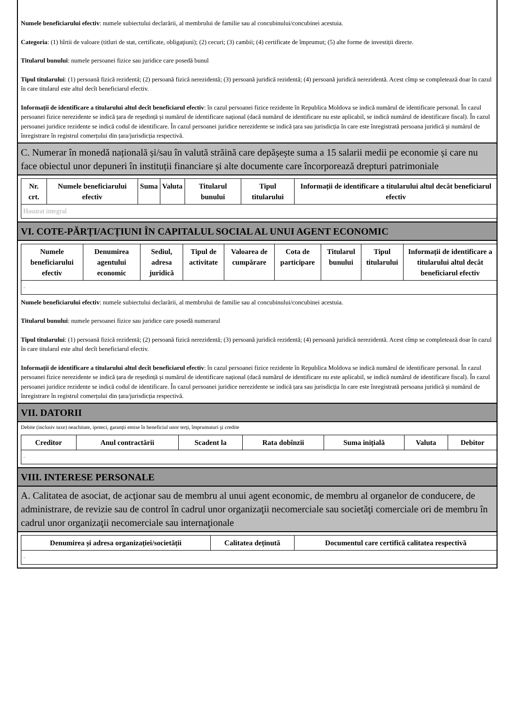Numele beneficiarului efectiv: numele subiectului declarării, al membrului de familie sau al concubinului/concubinei acestuia.
Categoria: (1) hîrtii de valoare (titluri de stat, certificate, obligaţiuni); (2) cecuri; (3) cambii; (4) certificate de împrumut; (5) alte forme de investiții directe.
Titularul bunului: numele persoanei fizice sau juridice care posedă bunul
Tipul titularului: (1) persoană fizică rezidentă; (2) persoană fizică nerezidentă; (3) persoană juridică rezidentă; (4) persoană juridică nerezidentă. Acest cîmp se completează doar în cazul în care titularul este altul decît beneficiarul efectiv.
Informații de identificare a titularului altul decît beneficiarul efectiv: în cazul persoanei fizice rezidente în Republica Moldova se indică numărul de identificare personal. În cazul persoanei fizice nerezidente se indică țara de reședință și numărul de identificare național (dacă numărul de identificare nu este aplicabil, se indică numărul de identificare fiscal). În cazul persoanei juridice rezidente se indică codul de identificare. În cazul persoanei juridice nerezidente se indică țara sau jurisdicția în care este înregistrată persoana juridică și numărul de înregistrare în registrul comerțului din țara/jurisdicția respectivă.
C. Numerar în monedă națională și/sau în valută străină care depășește suma a 15 salarii medii pe economie și care nu face obiectul unor depuneri în instituții financiare și alte documente care încorporează drepturi patrimoniale
| Nr. crt. | Numele beneficiarului efectiv | Suma | Valuta | Titularul bunului | Tipul titularului | Informații de identificare a titularului altul decât beneficiarul efectiv |
| --- | --- | --- | --- | --- | --- | --- |
| Hasurat integral | | | | | | |
VI. COTE-PĂRȚI/ACȚIUNI ÎN CAPITALUL SOCIAL AL UNUI AGENT ECONOMIC
| Numele beneficiarului efectiv | Denumirea agentului economic | Sediul, adresa juridică | Tipul de activitate | Valoarea de cumpărare | Cota de participare | Titularul bunului | Tipul titularului | Informații de identificare a titularului altul decât beneficiarul efectiv |
| --- | --- | --- | --- | --- | --- | --- | --- | --- |
| - | | | | | | | | |
Numele beneficiarului efectiv: numele subiectului declarării, al membrului de familie sau al concubinului/concubinei acestuia.
Titularul bunului: numele persoanei fizice sau juridice care posedă numerarul
Tipul titularului: (1) persoană fizică rezidentă; (2) persoană fizică nerezidentă; (3) persoană juridică rezidentă; (4) persoană juridică nerezidentă. Acest cîmp se completează doar în cazul în care titularul este altul decît beneficiarul efectiv.
Informații de identificare a titularului altul decît beneficiarul efectiv: în cazul persoanei fizice rezidente în Republica Moldova se indică numărul de identificare personal. În cazul persoanei fizice nerezidente se indică țara de reședință și numărul de identificare național (dacă numărul de identificare nu este aplicabil, se indică numărul de identificare fiscal). În cazul persoanei juridice rezidente se indică codul de identificare. În cazul persoanei juridice nerezidente se indică țara sau jurisdicția în care este înregistrată persoana juridică și numărul de înregistrare în registrul comerțului din țara/jurisdicția respectivă.
VII. DATORII
Debite (inclusiv taxe) neachitate, ipoteci, garanţii emise în beneficiul unor terţi, împrumuturi şi credite
| Creditor | Anul contractării | Scadent la | Rata dobînzii | Suma inițială | Valuta | Debitor |
| --- | --- | --- | --- | --- | --- | --- |
| - | | | | | | |
VIII. INTERESE PERSONALE
A. Calitatea de asociat, de acţionar sau de membru al unui agent economic, de membru al organelor de conducere, de administrare, de revizie sau de control în cadrul unor organizaţii necomerciale sau societăţi comerciale ori de membru în cadrul unor organizaţii necomerciale sau internaţionale
| Denumirea și adresa organizației/societății | Calitatea deținută | Documentul care certifică calitatea respectivă |
| --- | --- | --- |
| - | | |